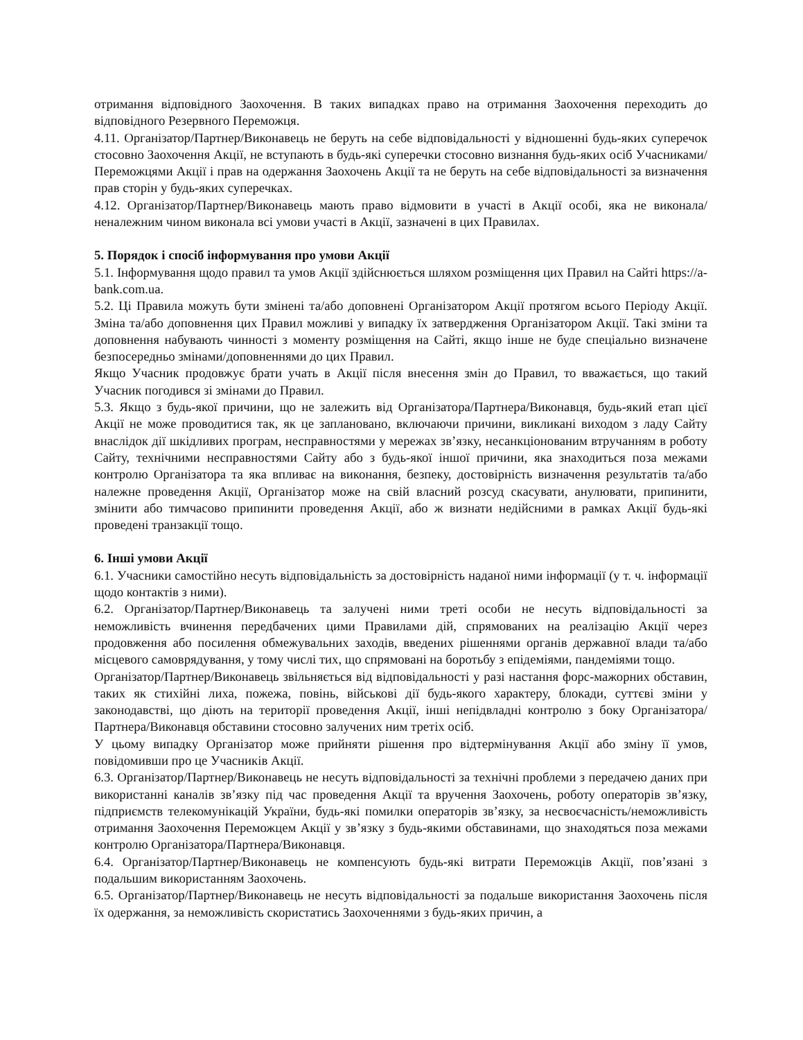отримання відповідного Заохочення. В таких випадках право на отримання Заохочення переходить до відповідного Резервного Переможця.
4.11. Організатор/Партнер/Виконавець не беруть на себе відповідальності у відношенні будь-яких суперечок стосовно Заохочення Акції, не вступають в будь-які суперечки стосовно визнання будь-яких осіб Учасниками/Переможцями Акції і прав на одержання Заохочень Акції та не беруть на себе відповідальності за визначення прав сторін у будь-яких суперечках.
4.12. Організатор/Партнер/Виконавець мають право відмовити в участі в Акції особі, яка не виконала/неналежним чином виконала всі умови участі в Акції, зазначені в цих Правилах.
5. Порядок і спосіб інформування про умови Акції
5.1. Інформування щодо правил та умов Акції здійснюється шляхом розміщення цих Правил на Сайті https://a-bank.com.ua.
5.2. Ці Правила можуть бути змінені та/або доповнені Організатором Акції протягом всього Періоду Акції. Зміна та/або доповнення цих Правил можливі у випадку їх затвердження Організатором Акції. Такі зміни та доповнення набувають чинності з моменту розміщення на Сайті, якщо інше не буде спеціально визначене безпосередньо змінами/доповненнями до цих Правил.
Якщо Учасник продовжує брати учать в Акції після внесення змін до Правил, то вважається, що такий Учасник погодився зі змінами до Правил.
5.3. Якщо з будь-якої причини, що не залежить від Організатора/Партнера/Виконавця, будь-який етап цієї Акції не може проводитися так, як це заплановано, включаючи причини, викликані виходом з ладу Сайту внаслідок дії шкідливих програм, несправностями у мережах зв’язку, несанкціонованим втручанням в роботу Сайту, технічними несправностями Сайту або з будь-якої іншої причини, яка знаходиться поза межами контролю Організатора та яка впливає на виконання, безпеку, достовірність визначення результатів та/або належне проведення Акції, Організатор може на свій власний розсуд скасувати, анулювати, припинити, змінити або тимчасово припинити проведення Акції, або ж визнати недійсними в рамках Акції будь-які проведені транзакції тощо.
6. Інші умови Акції
6.1. Учасники самостійно несуть відповідальність за достовірність наданої ними інформації (у т. ч. інформації щодо контактів з ними).
6.2. Організатор/Партнер/Виконавець та залучені ними треті особи не несуть відповідальності за неможливість вчинення передбачених цими Правилами дій, спрямованих на реалізацію Акції через продовження або посилення обмежувальних заходів, введених рішеннями органів державної влади та/або місцевого самоврядування, у тому числі тих, що спрямовані на боротьбу з епідеміями, пандеміями тощо.
Організатор/Партнер/Виконавець звільняється від відповідальності у разі настання форс-мажорних обставин, таких як стихійні лиха, пожежа, повінь, військові дії будь-якого характеру, блокади, суттєві зміни у законодавстві, що діють на території проведення Акції, інші непідвладні контролю з боку Організатора/Партнера/Виконавця обставини стосовно залучених ним третіх осіб.
У цьому випадку Організатор може прийняти рішення про відтермінування Акції або зміну її умов, повідомивши про це Учасників Акції.
6.3. Організатор/Партнер/Виконавець не несуть відповідальності за технічні проблеми з передачею даних при використанні каналів зв’язку під час проведення Акції та вручення Заохочень, роботу операторів зв’язку, підприємств телекомунікацій України, будь-які помилки операторів зв’язку, за несвоєчасність/неможливість отримання Заохочення Переможцем Акції у зв’язку з будь-якими обставинами, що знаходяться поза межами контролю Організатора/Партнера/Виконавця.
6.4. Організатор/Партнер/Виконавець не компенсують будь-які витрати Переможців Акції, пов’язані з подальшим використанням Заохочень.
6.5. Організатор/Партнер/Виконавець не несуть відповідальності за подальше використання Заохочень після їх одержання, за неможливість скористатись Заохоченнями з будь-яких причин, а